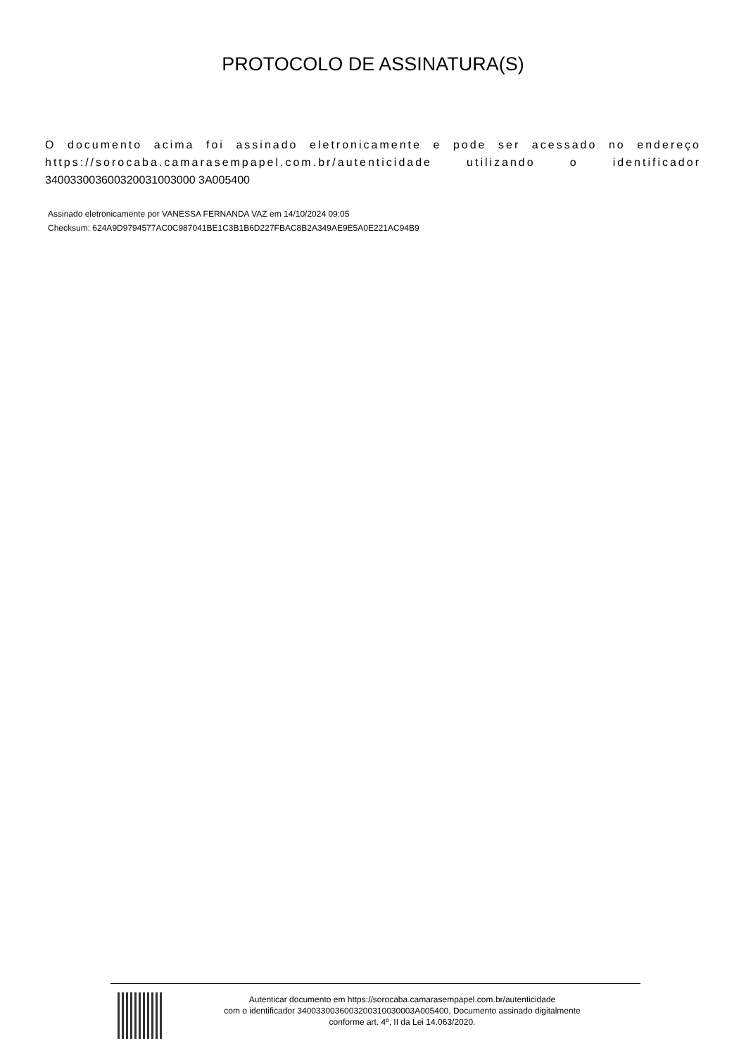PROTOCOLO DE ASSINATURA(S)
O documento acima foi assinado eletronicamente e pode ser acessado no endereço https://sorocaba.camarasempapel.com.br/autenticidade utilizando o identificador 340033003600320031003000 3A005400
Assinado eletronicamente por VANESSA FERNANDA VAZ em 14/10/2024 09:05
Checksum: 624A9D9794577AC0C987041BE1C3B1B6D227FBAC8B2A349AE9E5A0E221AC94B9
Autenticar documento em https://sorocaba.camarasempapel.com.br/autenticidade
com o identificador 3400330036003200310030003A005400, Documento assinado digitalmente
conforme art. 4º, II da Lei 14.063/2020.